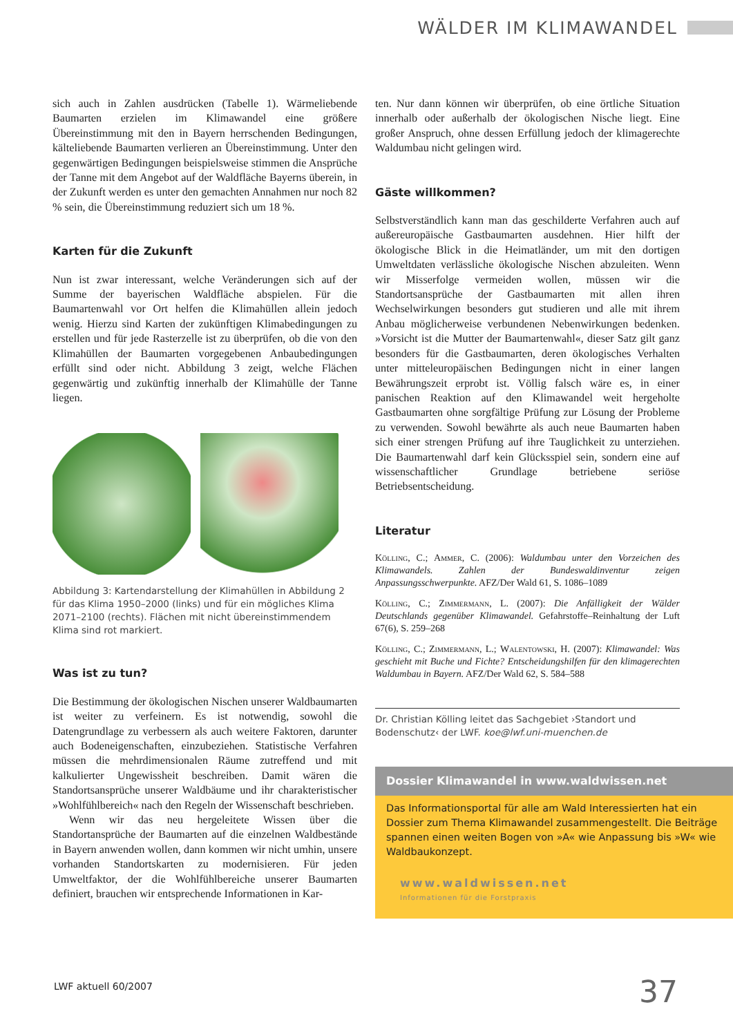WÄLDER IM KLIMAWANDEL
sich auch in Zahlen ausdrücken (Tabelle 1). Wärmeliebende Baumarten erzielen im Klimawandel eine größere Übereinstimmung mit den in Bayern herrschenden Bedingungen, kälteliebende Baumarten verlieren an Übereinstimmung. Unter den gegenwärtigen Bedingungen beispielsweise stimmen die Ansprüche der Tanne mit dem Angebot auf der Waldfläche Bayerns überein, in der Zukunft werden es unter den gemachten Annahmen nur noch 82 % sein, die Übereinstimmung reduziert sich um 18 %.
Karten für die Zukunft
Nun ist zwar interessant, welche Veränderungen sich auf der Summe der bayerischen Waldfläche abspielen. Für die Baumartenwahl vor Ort helfen die Klimahüllen allein jedoch wenig. Hierzu sind Karten der zukünftigen Klimabedingungen zu erstellen und für jede Rasterzelle ist zu überprüfen, ob die von den Klimahüllen der Baumarten vorgegebenen Anbaubedingungen erfüllt sind oder nicht. Abbildung 3 zeigt, welche Flächen gegenwärtig und zukünftig innerhalb der Klimahülle der Tanne liegen.
Abbildung 3: Kartendarstellung der Klimahüllen in Abbildung 2 für das Klima 1950–2000 (links) und für ein mögliches Klima 2071–2100 (rechts). Flächen mit nicht übereinstimmendem Klima sind rot markiert.
Was ist zu tun?
Die Bestimmung der ökologischen Nischen unserer Waldbaumarten ist weiter zu verfeinern. Es ist notwendig, sowohl die Datengrundlage zu verbessern als auch weitere Faktoren, darunter auch Bodeneigenschaften, einzubeziehen. Statistische Verfahren müssen die mehrdimensionalen Räume zutreffend und mit kalkulierter Ungewissheit beschreiben. Damit wären die Standortsansprüche unserer Waldbäume und ihr charakteristischer »Wohlfühlbereich« nach den Regeln der Wissenschaft beschrieben.
Wenn wir das neu hergeleitete Wissen über die Standortansprüche der Baumarten auf die einzelnen Waldbestände in Bayern anwenden wollen, dann kommen wir nicht umhin, unsere vorhanden Standortskarten zu modernisieren. Für jeden Umweltfaktor, der die Wohlfühlbereiche unserer Baumarten definiert, brauchen wir entsprechende Informationen in Kar-
ten. Nur dann können wir überprüfen, ob eine örtliche Situation innerhalb oder außerhalb der ökologischen Nische liegt. Eine großer Anspruch, ohne dessen Erfüllung jedoch der klimagerechte Waldumbau nicht gelingen wird.
Gäste willkommen?
Selbstverständlich kann man das geschilderte Verfahren auch auf außereuropäische Gastbaumarten ausdehnen. Hier hilft der ökologische Blick in die Heimatländer, um mit den dortigen Umweltdaten verlässliche ökologische Nischen abzuleiten. Wenn wir Misserfolge vermeiden wollen, müssen wir die Standortsansprüche der Gastbaumarten mit allen ihren Wechselwirkungen besonders gut studieren und alle mit ihrem Anbau möglicherweise verbundenen Nebenwirkungen bedenken. »Vorsicht ist die Mutter der Baumartenwahl«, dieser Satz gilt ganz besonders für die Gastbaumarten, deren ökologisches Verhalten unter mitteleuropäischen Bedingungen nicht in einer langen Bewährungszeit erprobt ist. Völlig falsch wäre es, in einer panischen Reaktion auf den Klimawandel weit hergeholte Gastbaumarten ohne sorgfältige Prüfung zur Lösung der Probleme zu verwenden. Sowohl bewährte als auch neue Baumarten haben sich einer strengen Prüfung auf ihre Tauglichkeit zu unterziehen. Die Baumartenwahl darf kein Glücksspiel sein, sondern eine auf wissenschaftlicher Grundlage betriebene seriöse Betriebsentscheidung.
Literatur
Kölling, C.; Ammer, C. (2006): Waldumbau unter den Vorzeichen des Klimawandels. Zahlen der Bundeswaldinventur zeigen Anpassungsschwerpunkte. AFZ/Der Wald 61, S. 1086–1089
Kölling, C.; Zimmermann, L. (2007): Die Anfälligkeit der Wälder Deutschlands gegenüber Klimawandel. Gefahrstoffe–Reinhaltung der Luft 67(6), S. 259–268
Kölling, C.; Zimmermann, L.; Walentowski, H. (2007): Klimawandel: Was geschieht mit Buche und Fichte? Entscheidungshilfen für den klimagerechten Waldumbau in Bayern. AFZ/Der Wald 62, S. 584–588
Dr. Christian Kölling leitet das Sachgebiet ›Standort und Bodenschutz‹ der LWF. koe@lwf.uni-muenchen.de
Dossier Klimawandel in www.waldwissen.net
Das Informationsportal für alle am Wald Interessierten hat ein Dossier zum Thema Klimawandel zusammengestellt. Die Beiträge spannen einen weiten Bogen von »A« wie Anpassung bis »W« wie Waldbaukonzept.
www.waldwissen.net
Informationen für die Forstpraxis
LWF aktuell 60/2007 37